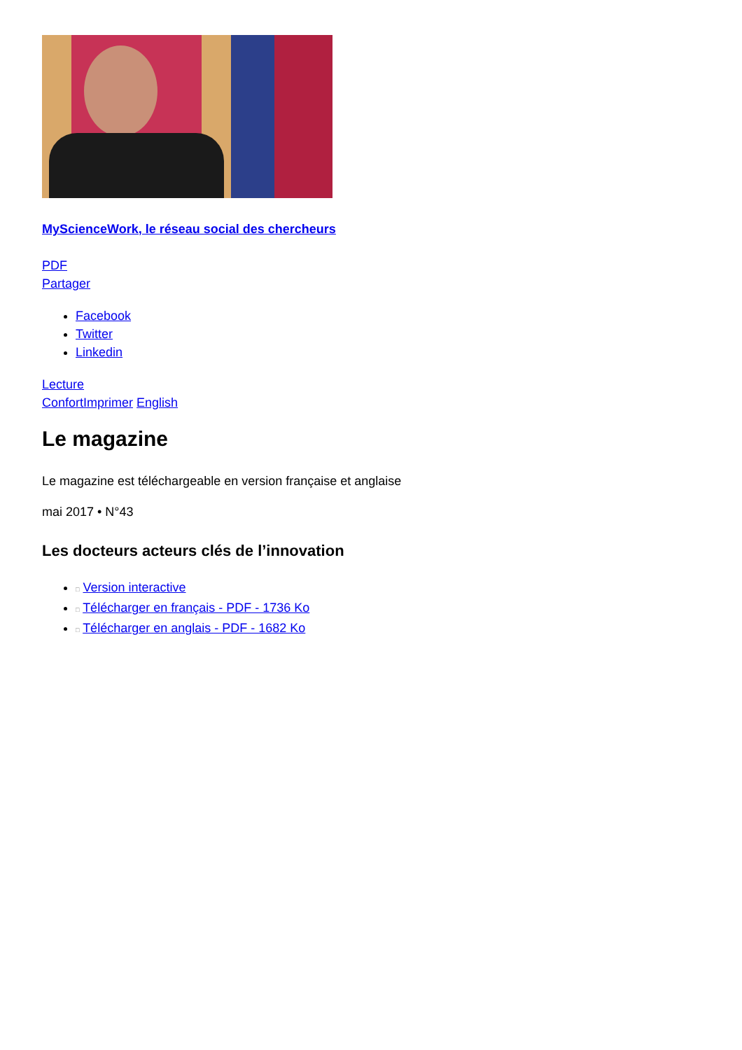MyScienceWork, le réseau social des chercheurs
PDF
Partager
Facebook
Twitter
Linkedin
Lecture
Confort Imprimer English
Le magazine
Le magazine est téléchargeable en version française et anglaise
mai 2017 • N°43
Les docteurs acteurs clés de l’innovation
□ Version interactive
□ Télécharger en français - PDF - 1736 Ko
□ Télécharger en anglais - PDF - 1682 Ko